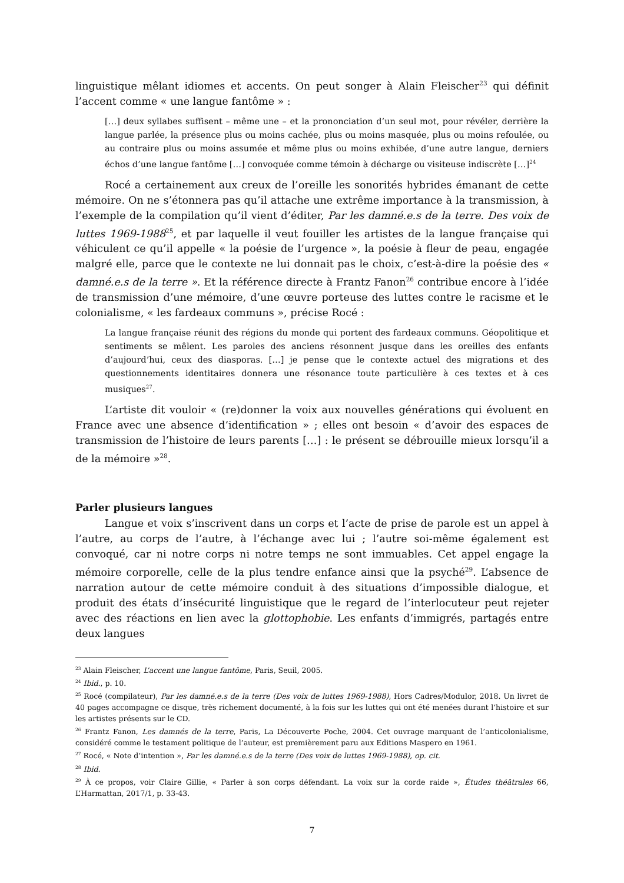linguistique mêlant idiomes et accents. On peut songer à Alain Fleischer<sup>23</sup> qui définit l’accent comme « une langue fantôme » :
[…] deux syllabes suffisent – même une – et la prononciation d’un seul mot, pour révéler, derrière la langue parlée, la présence plus ou moins cachée, plus ou moins masquée, plus ou moins refoulée, ou au contraire plus ou moins assumée et même plus ou moins exhibée, d’une autre langue, derniers échos d’une langue fantôme […] convoquée comme témoin à décharge ou visiteuse indiscrète […]<sup>24</sup>
Rocé a certainement aux creux de l’oreille les sonorités hybrides émanant de cette mémoire. On ne s’étonnera pas qu’il attache une extrême importance à la transmission, à l’exemple de la compilation qu’il vient d’éditer, Par les damné.e.s de la terre. Des voix de luttes 1969-1988<sup>25</sup>, et par laquelle il veut fouiller les artistes de la langue française qui véhiculent ce qu’il appelle « la poésie de l’urgence », la poésie à fleur de peau, engagée malgré elle, parce que le contexte ne lui donnait pas le choix, c’est-à-dire la poésie des « damné.e.s de la terre ». Et la référence directe à Frantz Fanon<sup>26</sup> contribue encore à l’idée de transmission d’une mémoire, d’une œuvre porteuse des luttes contre le racisme et le colonialisme, « les fardeaux communs », précise Rocé :
La langue française réunit des régions du monde qui portent des fardeaux communs. Géopolitique et sentiments se mêlent. Les paroles des anciens résonnent jusque dans les oreilles des enfants d’aujourd’hui, ceux des diasporas. […] je pense que le contexte actuel des migrations et des questionnements identitaires donnera une résonance toute particulière à ces textes et à ces musiques<sup>27</sup>.
L’artiste dit vouloir « (re)donner la voix aux nouvelles générations qui évoluent en France avec une absence d’identification » ; elles ont besoin « d’avoir des espaces de transmission de l’histoire de leurs parents […] : le présent se débrouille mieux lorsqu’il a de la mémoire »<sup>28</sup>.
Parler plusieurs langues
Langue et voix s’inscrivent dans un corps et l’acte de prise de parole est un appel à l’autre, au corps de l’autre, à l’échange avec lui ; l’autre soi-même également est convoqué, car ni notre corps ni notre temps ne sont immuables. Cet appel engage la mémoire corporelle, celle de la plus tendre enfance ainsi que la psyché<sup>29</sup>. L’absence de narration autour de cette mémoire conduit à des situations d’impossible dialogue, et produit des états d’insécurité linguistique que le regard de l’interlocuteur peut rejeter avec des réactions en lien avec la glottophobie. Les enfants d’immigrés, partagés entre deux langues
<sup>23</sup> Alain Fleischer, L’accent une langue fantôme, Paris, Seuil, 2005.
<sup>24</sup> Ibid., p. 10.
<sup>25</sup> Rocé (compilateur), Par les damné.e.s de la terre (Des voix de luttes 1969-1988), Hors Cadres/Modulor, 2018. Un livret de 40 pages accompagne ce disque, très richement documenté, à la fois sur les luttes qui ont été menées durant l’histoire et sur les artistes présents sur le CD.
<sup>26</sup> Frantz Fanon, Les damnés de la terre, Paris, La Découverte Poche, 2004. Cet ouvrage marquant de l’anticolonialisme, considéré comme le testament politique de l’auteur, est premièrement paru aux Editions Maspero en 1961.
<sup>27</sup> Rocé, « Note d’intention », Par les damné.e.s de la terre (Des voix de luttes 1969-1988), op. cit.
<sup>28</sup> Ibid.
<sup>29</sup> À ce propos, voir Claire Gillie, « Parler à son corps défendant. La voix sur la corde raide », Études théâtrales 66, L’Harmattan, 2017/1, p. 33-43.
7